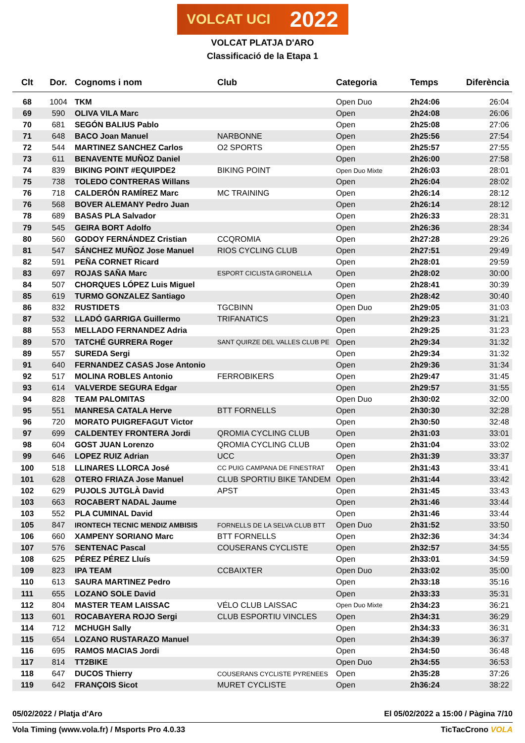VOLCAT UCI 2022
VOLCAT PLATJA D'ARO
Classificació de la Etapa 1
| Clt | Dor. | Cognoms i nom | Club | Categoria | Temps | Diferència |
| --- | --- | --- | --- | --- | --- | --- |
| 68 | 1004 | TKM | | Open Duo | 2h24:06 | 26:04 |
| 69 | 590 | OLIVA VILA Marc | | Open | 2h24:08 | 26:06 |
| 70 | 681 | SEGÓN BALIUS Pablo | | Open | 2h25:08 | 27:06 |
| 71 | 648 | BACO Joan Manuel | NARBONNE | Open | 2h25:56 | 27:54 |
| 72 | 544 | MARTINEZ SANCHEZ Carlos | O2 SPORTS | Open | 2h25:57 | 27:55 |
| 73 | 611 | BENAVENTE MUÑOZ Daniel | | Open | 2h26:00 | 27:58 |
| 74 | 839 | BIKING POINT #EQUIPDE2 | BIKING POINT | Open Duo Mixte | 2h26:03 | 28:01 |
| 75 | 738 | TOLEDO CONTRERAS Willans | | Open | 2h26:04 | 28:02 |
| 76 | 718 | CALDERÓN RAMÍREZ Marc | MC TRAINING | Open | 2h26:14 | 28:12 |
| 76 | 568 | BOVER ALEMANY Pedro Juan | | Open | 2h26:14 | 28:12 |
| 78 | 689 | BASAS PLA Salvador | | Open | 2h26:33 | 28:31 |
| 79 | 545 | GEIRA BORT Adolfo | | Open | 2h26:36 | 28:34 |
| 80 | 560 | GODOY FERNÁNDEZ Cristian | CCQROMIA | Open | 2h27:28 | 29:26 |
| 81 | 547 | SÁNCHEZ MUÑOZ Jose Manuel | RIOS CYCLING CLUB | Open | 2h27:51 | 29:49 |
| 82 | 591 | PEÑA CORNET Ricard | | Open | 2h28:01 | 29:59 |
| 83 | 697 | ROJAS SAÑA Marc | ESPORT CICLISTA GIRONELLA | Open | 2h28:02 | 30:00 |
| 84 | 507 | CHORQUES LÓPEZ Luis Miguel | | Open | 2h28:41 | 30:39 |
| 85 | 619 | TURMO GONZALEZ Santiago | | Open | 2h28:42 | 30:40 |
| 86 | 832 | RUSTIDETS | TGCBINN | Open Duo | 2h29:05 | 31:03 |
| 87 | 532 | LLADÓ GARRIGA Guillermo | TRIFANATICS | Open | 2h29:23 | 31:21 |
| 88 | 553 | MELLADO FERNANDEZ Adria | | Open | 2h29:25 | 31:23 |
| 89 | 570 | TATCHÉ GURRERA Roger | SANT QUIRZE DEL VALLES CLUB PE | Open | 2h29:34 | 31:32 |
| 89 | 557 | SUREDA Sergi | | Open | 2h29:34 | 31:32 |
| 91 | 640 | FERNANDEZ CASAS Jose Antonio | | Open | 2h29:36 | 31:34 |
| 92 | 517 | MOLINA ROBLES Antonio | FERROBIKERS | Open | 2h29:47 | 31:45 |
| 93 | 614 | VALVERDE SEGURA Edgar | | Open | 2h29:57 | 31:55 |
| 94 | 828 | TEAM PALOMITAS | | Open Duo | 2h30:02 | 32:00 |
| 95 | 551 | MANRESA CATALA Herve | BTT FORNELLS | Open | 2h30:30 | 32:28 |
| 96 | 720 | MORATO PUIGREFAGUT Victor | | Open | 2h30:50 | 32:48 |
| 97 | 699 | CALDENTEY FRONTERA Jordi | QROMIA CYCLING CLUB | Open | 2h31:03 | 33:01 |
| 98 | 604 | GOST JUAN Lorenzo | QROMIA CYCLING CLUB | Open | 2h31:04 | 33:02 |
| 99 | 646 | LOPEZ RUIZ Adrian | UCC | Open | 2h31:39 | 33:37 |
| 100 | 518 | LLINARES LLORCA José | CC PUIG CAMPANA DE FINESTRAT | Open | 2h31:43 | 33:41 |
| 101 | 628 | OTERO FRIAZA Jose Manuel | CLUB SPORTIU BIKE TANDEM | Open | 2h31:44 | 33:42 |
| 102 | 629 | PUJOLS JUTGLÀ David | APST | Open | 2h31:45 | 33:43 |
| 103 | 663 | ROCABERT NADAL Jaume | | Open | 2h31:46 | 33:44 |
| 103 | 552 | PLA CUMINAL David | | Open | 2h31:46 | 33:44 |
| 105 | 847 | IRONTECH TECNIC MENDIZ AMBISIS | FORNELLS DE LA SELVA CLUB BTT | Open Duo | 2h31:52 | 33:50 |
| 106 | 660 | XAMPENY SORIANO Marc | BTT FORNELLS | Open | 2h32:36 | 34:34 |
| 107 | 576 | SENTENAC Pascal | COUSERANS CYCLISTE | Open | 2h32:57 | 34:55 |
| 108 | 625 | PÉREZ PÉREZ Lluís | | Open | 2h33:01 | 34:59 |
| 109 | 823 | IPA TEAM | CCBAIXTER | Open Duo | 2h33:02 | 35:00 |
| 110 | 613 | SAURA MARTINEZ Pedro | | Open | 2h33:18 | 35:16 |
| 111 | 655 | LOZANO SOLE David | | Open | 2h33:33 | 35:31 |
| 112 | 804 | MASTER TEAM LAISSAC | VÉLO CLUB LAISSAC | Open Duo Mixte | 2h34:23 | 36:21 |
| 113 | 601 | ROCABAYERA ROJO Sergi | CLUB ESPORTIU VINCLES | Open | 2h34:31 | 36:29 |
| 114 | 712 | MCHUGH Sally | | Open | 2h34:33 | 36:31 |
| 115 | 654 | LOZANO RUSTARAZO Manuel | | Open | 2h34:39 | 36:37 |
| 116 | 695 | RAMOS MACIAS Jordi | | Open | 2h34:50 | 36:48 |
| 117 | 814 | TT2BIKE | | Open Duo | 2h34:55 | 36:53 |
| 118 | 647 | DUCOS Thierry | COUSERANS CYCLISTE PYRENEES | Open | 2h35:28 | 37:26 |
| 119 | 642 | FRANÇOIS Sicot | MURET CYCLISTE | Open | 2h36:24 | 38:22 |
05/02/2022 / Platja d'Aro El 05/02/2022 a 15:00 / Pàgina 7/10
Vola Timing (www.vola.fr) / Msports Pro 4.0.33 TicTacCrono VOLA